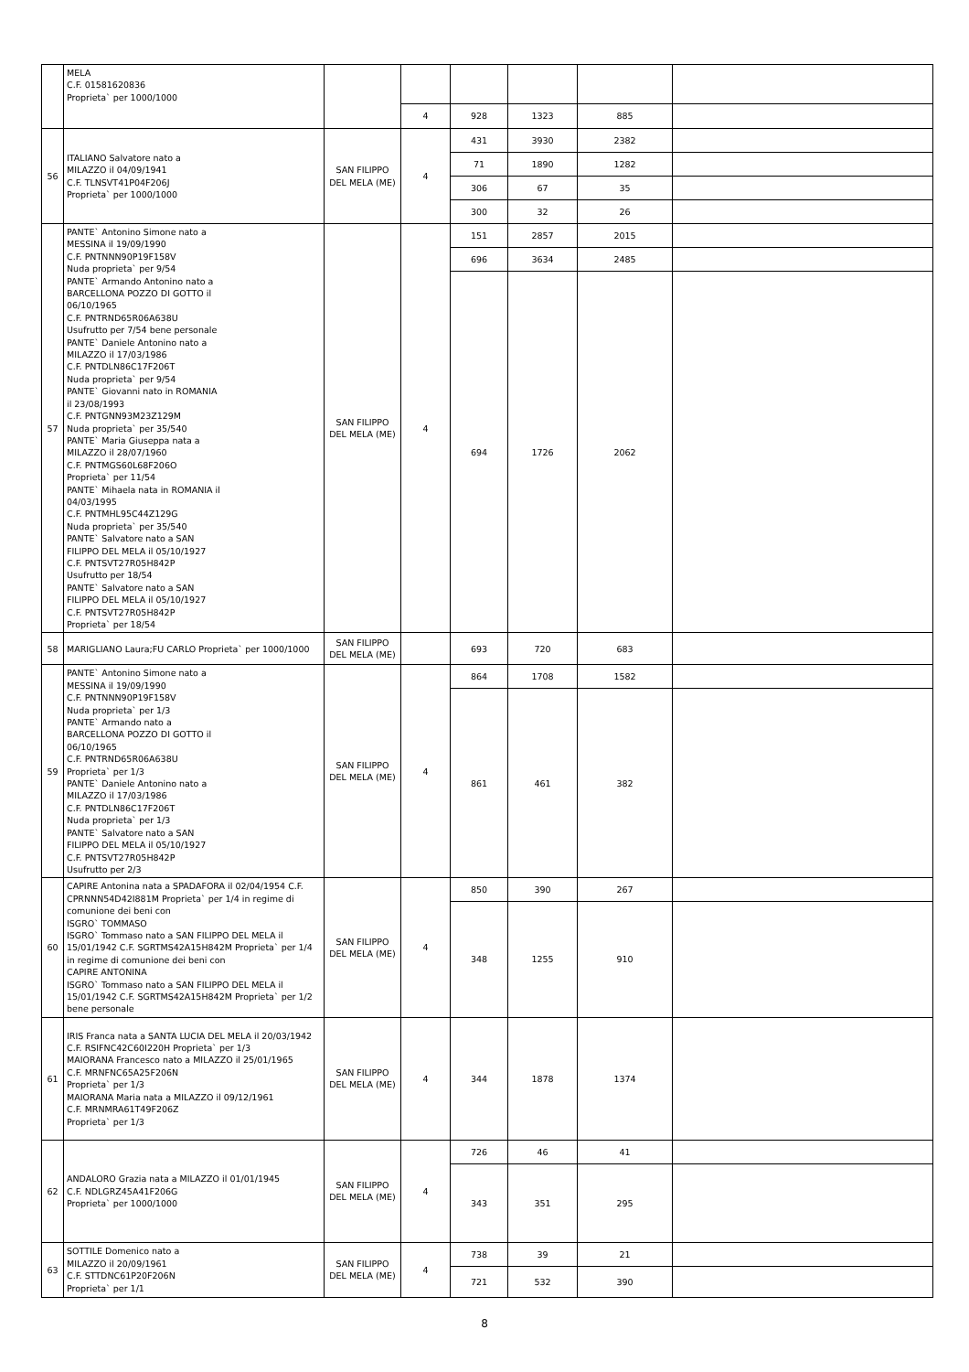| | MELA C.F. 01581620836 Proprieta` per 1000/1000 | | | | | | |
| | | | 4 | 928 | 1323 | 885 | |
| 56 | ITALIANO Salvatore nato a MILAZZO il 04/09/1941 C.F. TLNSVT41P04F206J Proprieta` per 1000/1000 | SAN FILIPPO DEL MELA (ME) | 4 | 431 | 3930 | 2382 | |
| | | | | 71 | 1890 | 1282 | |
| | | | | 306 | 67 | 35 | |
| | | | | 300 | 32 | 26 | |
| 57 | PANTE` Antonino Simone nato a MESSINA il 19/09/1990 C.F. PNTNNN90P19F158V Nuda proprieta` per 9/54 PANTE` Armando Antonino nato a BARCELLONA POZZO DI GOTTO il 06/10/1965 C.F. PNTRND65R06A638U Usufrutto per 7/54 bene personale PANTE` Daniele Antonino nato a MILAZZO il 17/03/1986 C.F. PNTDLN86C17F206T Nuda proprieta` per 9/54 PANTE` Giovanni nato in ROMANIA il 23/08/1993 C.F. PNTGNN93M23Z129M Nuda proprieta` per 35/540 PANTE` Maria Giuseppa nata a MILAZZO il 28/07/1960 C.F. PNTMGS60L68F206O Proprieta` per 11/54 PANTE` Mihaela nata in ROMANIA il 04/03/1995 C.F. PNTMHL95C44Z129G Nuda proprieta` per 35/540 PANTE` Salvatore nato a SAN FILIPPO DEL MELA il 05/10/1927 C.F. PNTSVT27R05H842P Usufrutto per 18/54 PANTE` Salvatore nato a SAN FILIPPO DEL MELA il 05/10/1927 C.F. PNTSVT27R05H842P Proprieta` per 18/54 | SAN FILIPPO DEL MELA (ME) | 4 | 151 | 2857 | 2015 | |
| | | | | 696 | 3634 | 2485 | |
| | | | | 694 | 1726 | 2062 | |
| 58 | MARIGLIANO Laura;FU CARLO Proprieta` per 1000/1000 | SAN FILIPPO DEL MELA (ME) | | 693 | 720 | 683 | |
| 59 | PANTE` Antonino Simone nato a MESSINA il 19/09/1990 C.F. PNTNNN90P19F158V Nuda proprieta` per 1/3 PANTE` Armando nato a BARCELLONA POZZO DI GOTTO il 06/10/1965 C.F. PNTRND65R06A638U Proprieta` per 1/3 PANTE` Daniele Antonino nato a MILAZZO il 17/03/1986 C.F. PNTDLN86C17F206T Nuda proprieta` per 1/3 PANTE` Salvatore nato a SAN FILIPPO DEL MELA il 05/10/1927 C.F. PNTSVT27R05H842P Usufrutto per 2/3 | SAN FILIPPO DEL MELA (ME) | 4 | 864 | 1708 | 1582 | |
| | | | | 861 | 461 | 382 | |
| 60 | CAPIRE Antonina nata a SPADAFORA il 02/04/1954 C.F. CPRNNN54D42I881M Proprieta` per 1/4 in regime di comunione dei beni con ISGRO` TOMMASO ISGRO` Tommaso nato a SAN FILIPPO DEL MELA il 15/01/1942 C.F. SGRTMS42A15H842M Proprieta` per 1/4 in regime di comunione dei beni con CAPIRE ANTONINA ISGRO` Tommaso nato a SAN FILIPPO DEL MELA il 15/01/1942 C.F. SGRTMS42A15H842M Proprieta` per 1/2 bene personale | SAN FILIPPO DEL MELA (ME) | 4 | 850 | 390 | 267 | |
| | | | | 348 | 1255 | 910 | |
| 61 | IRIS Franca nata a SANTA LUCIA DEL MELA il 20/03/1942 C.F. RSIFNC42C60I220H Proprieta` per 1/3 MAIORANA Francesco nato a MILAZZO il 25/01/1965 C.F. MRNFNC65A25F206N Proprieta` per 1/3 MAIORANA Maria nata a MILAZZO il 09/12/1961 C.F. MRNMRA61T49F206Z Proprieta` per 1/3 | SAN FILIPPO DEL MELA (ME) | 4 | 344 | 1878 | 1374 | |
| 62 | ANDALORO Grazia nata a MILAZZO il 01/01/1945 C.F. NDLGRZ45A41F206G Proprieta` per 1000/1000 | SAN FILIPPO DEL MELA (ME) | 4 | 726 | 46 | 41 | |
| | | | | 343 | 351 | 295 | |
| 63 | SOTTILE Domenico nato a MILAZZO il 20/09/1961 C.F. STTDNC61P20F206N Proprieta` per 1/1 | SAN FILIPPO DEL MELA (ME) | 4 | 738 | 39 | 21 | |
| | | | | 721 | 532 | 390 | |
8